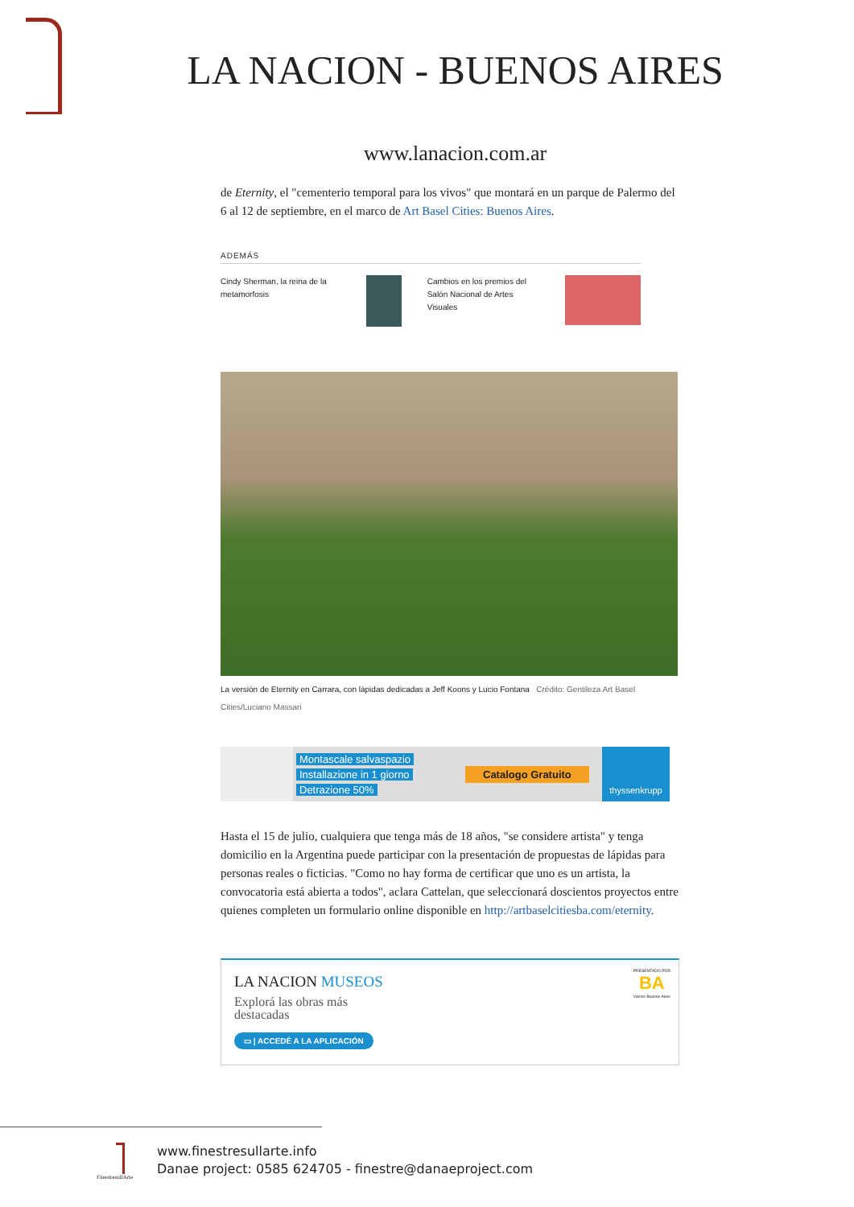LA NACION - BUENOS AIRES
www.lanacion.com.ar
de Eternity, el "cementerio temporal para los vivos" que montará en un parque de Palermo del 6 al 12 de septiembre, en el marco de Art Basel Cities: Buenos Aires.
ADEMÁS
Cindy Sherman, la reina de la metamorfosis
Cambios en los premios del Salón Nacional de Artes Visuales
La versión de Eternity en Carrara, con lápidas dedicadas a Jeff Koons y Lucio Fontana Crédito: Gentileza Art Basel Cities/Luciano Massari
Montascale salvaspazio
Installazione in 1 giorno
Detrazione 50%
Catalogo Gratuito
thyssenkrupp
Hasta el 15 de julio, cualquiera que tenga más de 18 años, "se considere artista" y tenga domicilio en la Argentina puede participar con la presentación de propuestas de lápidas para personas reales o ficticias. "Como no hay forma de certificar que uno es un artista, la convocatoria está abierta a todos", aclara Cattelan, que seleccionará doscientos proyectos entre quienes completen un formulario online disponible en http://artbaselcitiesba.com/eternity.
LA NACION MUSEOS
Explorá las obras más destacadas
▭ | ACCEDÉ A LA APLICACIÓN
PRESENTADO POR
BA
Vamos Buenos Aires
FinestresullArte
www.finestresullarte.info
Danae project: 0585 624705 - finestre@danaeproject.com